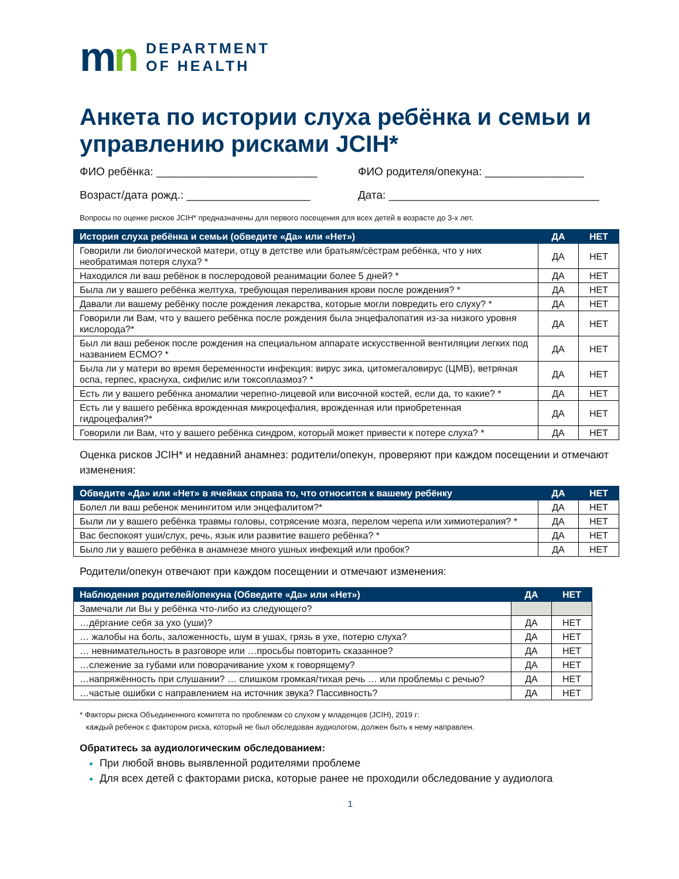mn
DEPARTMENT
OF HEALTH
Анкета по истории слуха ребёнка и семьи и управлению рисками JCIH*
ФИО ребёнка: __________________________
ФИО родителя/опекуна: ________________
Возраст/дата рожд.: ____________________
Дата: __________________________________
Вопросы по оценке рисков JCIH* предназначены для первого посещения для всех детей в возрасте до 3-х лет.
| История слуха ребёнка и семьи (обведите «Да» или «Нет») | ДА | НЕТ |
| --- | --- | --- |
| Говорили ли биологической матери, отцу в детстве или братьям/сёстрам ребёнка, что у них необратимая потеря слуха? * | ДА | НЕТ |
| Находился ли ваш ребёнок в послеродовой реанимации более 5 дней? * | ДА | НЕТ |
| Была ли у вашего ребёнка желтуха, требующая переливания крови после рождения? * | ДА | НЕТ |
| Давали ли вашему ребёнку после рождения лекарства, которые могли повредить его слуху? * | ДА | НЕТ |
| Говорили ли Вам, что у вашего ребёнка после рождения была энцефалопатия из-за низкого уровня кислорода?* | ДА | НЕТ |
| Был ли ваш ребенок после рождения на специальном аппарате искусственной вентиляции легких под названием ECMO? * | ДА | НЕТ |
| Была ли у матери во время беременности инфекция: вирус зика, цитомегаловирус (ЦМВ), ветряная оспа, герпес, краснуха, сифилис или токсоплазмоз? * | ДА | НЕТ |
| Есть ли у вашего ребёнка аномалии черепно-лицевой или височной костей, если да, то какие? * | ДА | НЕТ |
| Есть ли у вашего ребёнка врожденная микроцефалия, врожденная или приобретенная гидроцефалия?* | ДА | НЕТ |
| Говорили ли Вам, что у вашего ребёнка синдром, который может привести к потере слуха? * | ДА | НЕТ |
Оценка рисков JCIH* и недавний анамнез: родители/опекун, проверяют при каждом посещении и отмечают изменения:
| Обведите «Да» или «Нет» в ячейках справа то, что относится к вашему ребёнку | ДА | НЕТ |
| --- | --- | --- |
| Болел ли ваш ребенок менингитом или энцефалитом?* | ДА | НЕТ |
| Были ли у вашего ребёнка травмы головы, сотрясение мозга, перелом черепа или химиотерапия? * | ДА | НЕТ |
| Вас беспокоят уши/слух, речь, язык или развитие вашего ребёнка? * | ДА | НЕТ |
| Было ли у вашего ребёнка в анамнезе много ушных инфекций или пробок? | ДА | НЕТ |
Родители/опекун отвечают при каждом посещении и отмечают изменения:
| Наблюдения родителей/опекуна (Обведите «Да» или «Нет») | ДА | НЕТ |
| --- | --- | --- |
| Замечали ли Вы у ребёнка что-либо из следующего? | | |
| …дёргание себя за ухо (уши)? | ДА | НЕТ |
| … жалобы на боль, заложенность, шум в ушах, грязь в ухе, потерю слуха? | ДА | НЕТ |
| … невнимательность в разговоре или …просьбы повторить сказанное? | ДА | НЕТ |
| …слежение за губами или поворачивание ухом к говорящему? | ДА | НЕТ |
| …напряжённость при слушании? … слишком громкая/тихая речь … или проблемы с речью? | ДА | НЕТ |
| …частые ошибки с направлением на источник звука? Пассивность? | ДА | НЕТ |
* Факторы риска Объединенного комитета по проблемам со слухом у младенцев (JCIH), 2019 г:
каждый ребенок с фактором риска, который не был обследован аудиологом, должен быть к нему направлен.
Обратитесь за аудиологическим обследованием:
При любой вновь выявленной родителями проблеме
Для всех детей с факторами риска, которые ранее не проходили обследование у аудиолога
1